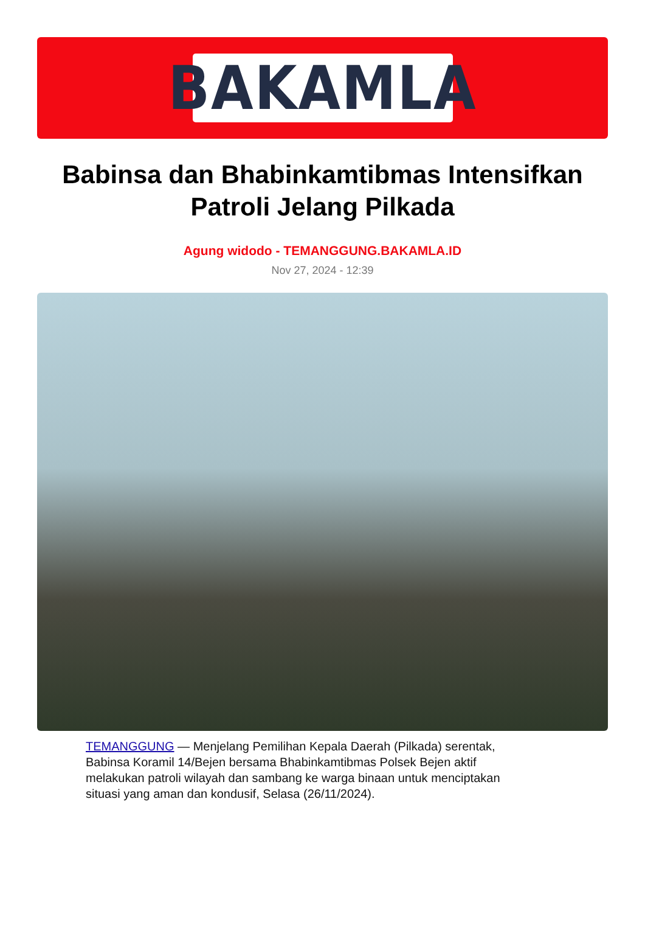BAKAMLA
Babinsa dan Bhabinkamtibmas Intensifkan Patroli Jelang Pilkada
Agung widodo - TEMANGGUNG.BAKAMLA.ID
Nov 27, 2024 - 12:39
TEMANGGUNG — Menjelang Pemilihan Kepala Daerah (Pilkada) serentak, Babinsa Koramil 14/Bejen bersama Bhabinkamtibmas Polsek Bejen aktif melakukan patroli wilayah dan sambang ke warga binaan untuk menciptakan situasi yang aman dan kondusif, Selasa (26/11/2024).